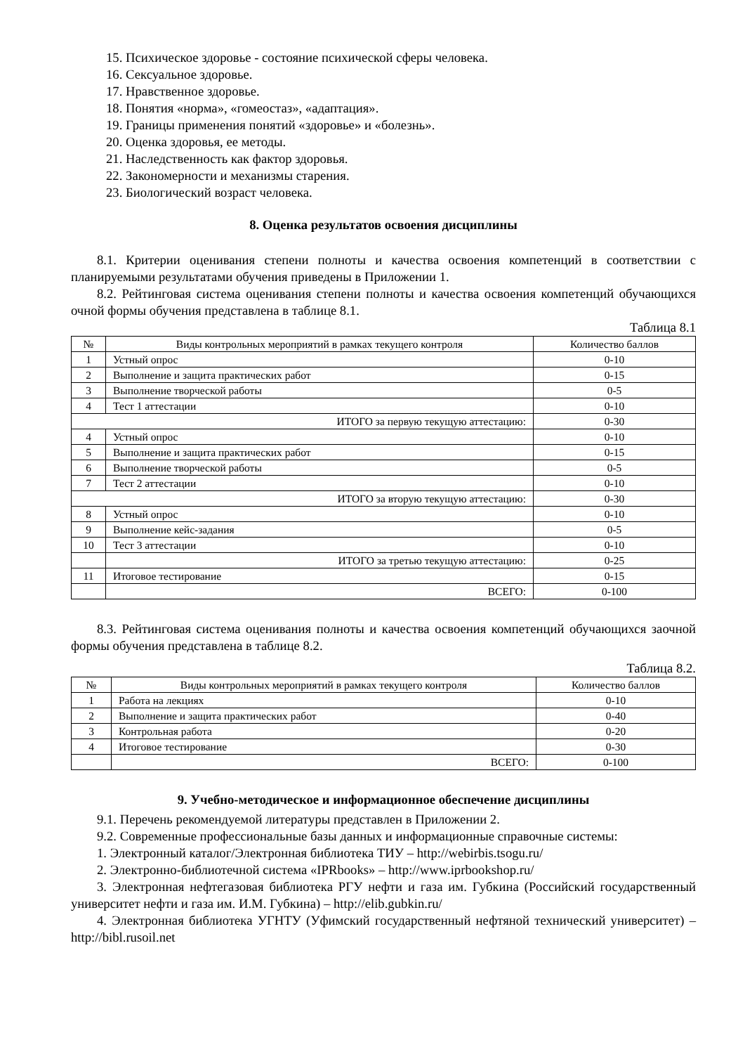15. Психическое здоровье - состояние психической сферы человека.
16. Сексуальное здоровье.
17. Нравственное здоровье.
18. Понятия «норма», «гомеостаз», «адаптация».
19. Границы применения понятий «здоровье» и «болезнь».
20. Оценка здоровья, ее методы.
21. Наследственность как фактор здоровья.
22. Закономерности и механизмы старения.
23. Биологический возраст человека.
8. Оценка результатов освоения дисциплины
8.1. Критерии оценивания степени полноты и качества освоения компетенций в соответствии с планируемыми результатами обучения приведены в Приложении 1.
8.2. Рейтинговая система оценивания степени полноты и качества освоения компетенций обучающихся очной формы обучения представлена в таблице 8.1.
Таблица 8.1
| № | Виды контрольных мероприятий в рамках текущего контроля | Количество баллов |
| --- | --- | --- |
| 1 | Устный опрос | 0-10 |
| 2 | Выполнение и защита практических работ | 0-15 |
| 3 | Выполнение творческой работы | 0-5 |
| 4 | Тест 1 аттестации | 0-10 |
| ИТОГО за первую текущую аттестацию: | | 0-30 |
| 4 | Устный опрос | 0-10 |
| 5 | Выполнение и защита практических работ | 0-15 |
| 6 | Выполнение творческой работы | 0-5 |
| 7 | Тест 2 аттестации | 0-10 |
| ИТОГО за вторую текущую аттестацию: | | 0-30 |
| 8 | Устный опрос | 0-10 |
| 9 | Выполнение кейс-задания | 0-5 |
| 10 | Тест 3 аттестации | 0-10 |
| | ИТОГО за третью текущую аттестацию: | 0-25 |
| 11 | Итоговое тестирование | 0-15 |
| | ВСЕГО: | 0-100 |
8.3. Рейтинговая система оценивания полноты и качества освоения компетенций обучающихся заочной формы обучения представлена в таблице 8.2.
Таблица 8.2.
| № | Виды контрольных мероприятий в рамках текущего контроля | Количество баллов |
| --- | --- | --- |
| 1 | Работа на лекциях | 0-10 |
| 2 | Выполнение и защита практических работ | 0-40 |
| 3 | Контрольная работа | 0-20 |
| 4 | Итоговое тестирование | 0-30 |
| | ВСЕГО: | 0-100 |
9. Учебно-методическое и информационное обеспечение дисциплины
9.1. Перечень рекомендуемой литературы представлен в Приложении 2.
9.2. Современные профессиональные базы данных и информационные справочные системы:
1. Электронный каталог/Электронная библиотека ТИУ – http://webirbis.tsogu.ru/
2. Электронно-библиотечной система «IPRbooks» – http://www.iprbookshop.ru/
3. Электронная нефтегазовая библиотека РГУ нефти и газа им. Губкина (Российский государственный университет нефти и газа им. И.М. Губкина) – http://elib.gubkin.ru/
4. Электронная библиотека УГНТУ (Уфимский государственный нефтяной технический университет) – http://bibl.rusoil.net